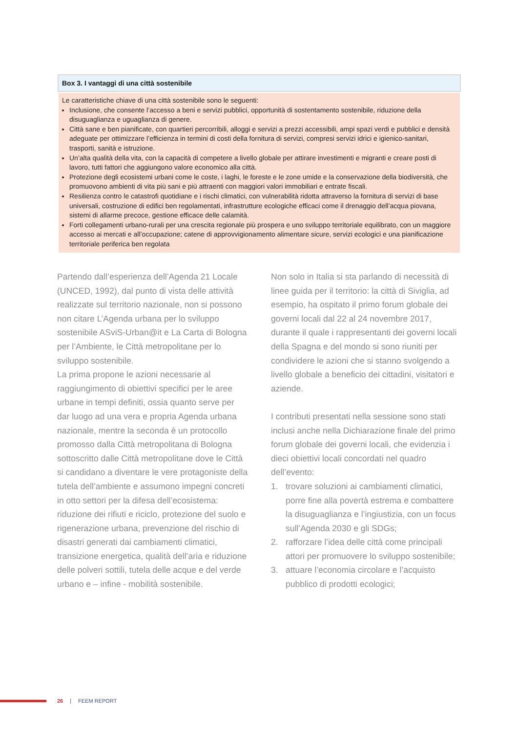Box 3. I vantaggi di una città sostenibile
Le caratteristiche chiave di una città sostenibile sono le seguenti:
Inclusione, che consente l’accesso a beni e servizi pubblici, opportunità di sostentamento sostenibile, riduzione della disuguaglianza e uguaglianza di genere.
Città sane e ben pianificate, con quartieri percorribili, alloggi e servizi a prezzi accessibili, ampi spazi verdi e pubblici e densità adeguate per ottimizzare l’efficienza in termini di costi della fornitura di servizi, compresi servizi idrici e igienico-sanitari, trasporti, sanità e istruzione.
Un’alta qualità della vita, con la capacità di competere a livello globale per attirare investimenti e migranti e creare posti di lavoro, tutti fattori che aggiungono valore economico alla città.
Protezione degli ecosistemi urbani come le coste, i laghi, le foreste e le zone umide e la conservazione della biodiversità, che promuovono ambienti di vita più sani e più attraenti con maggiori valori immobiliari e entrate fiscali.
Resilienza contro le catastrofi quotidiane e i rischi climatici, con vulnerabilità ridotta attraverso la fornitura di servizi di base universali, costruzione di edifici ben regolamentati, infrastrutture ecologiche efficaci come il drenaggio dell’acqua piovana, sistemi di allarme precoce, gestione efficace delle calamità.
Forti collegamenti urbano-rurali per una crescita regionale più prospera e uno sviluppo territoriale equilibrato, con un maggiore accesso ai mercati e all’occupazione; catene di approvvigionamento alimentare sicure, servizi ecologici e una pianificazione territoriale periferica ben regolata
Partendo dall’esperienza dell’Agenda 21 Locale (UNCED, 1992), dal punto di vista delle attività realizzate sul territorio nazionale, non si possono non citare L’Agenda urbana per lo sviluppo sostenibile ASviS-Urban@it e La Carta di Bologna per l’Ambiente, le Città metropolitane per lo sviluppo sostenibile.
La prima propone le azioni necessarie al raggiungimento di obiettivi specifici per le aree urbane in tempi definiti, ossia quanto serve per dar luogo ad una vera e propria Agenda urbana nazionale, mentre la seconda è un protocollo promosso dalla Città metropolitana di Bologna sottoscritto dalle Città metropolitane dove le Città si candidano a diventare le vere protagoniste della tutela dell’ambiente e assumono impegni concreti in otto settori per la difesa dell’ecosistema: riduzione dei rifiuti e riciclo, protezione del suolo e rigenerazione urbana, prevenzione del rischio di disastri generati dai cambiamenti climatici, transizione energetica, qualità dell’aria e riduzione delle polveri sottili, tutela delle acque e del verde urbano e – infine - mobilità sostenibile.
Non solo in Italia si sta parlando di necessità di linee guida per il territorio: la città di Siviglia, ad esempio, ha ospitato il primo forum globale dei governi locali dal 22 al 24 novembre 2017, durante il quale i rappresentanti dei governi locali della Spagna e del mondo si sono riuniti per condividere le azioni che si stanno svolgendo a livello globale a beneficio dei cittadini, visitatori e aziende.
I contributi presentati nella sessione sono stati inclusi anche nella Dichiarazione finale del primo forum globale dei governi locali, che evidenzia i dieci obiettivi locali concordati nel quadro dell’evento:
1. trovare soluzioni ai cambiamenti climatici, porre fine alla povertà estrema e combattere la disuguaglianza e l’ingiustizia, con un focus sull’Agenda 2030 e gli SDGs;
2. rafforzare l’idea delle città come principali attori per promuovere lo sviluppo sostenibile;
3. attuare l’economia circolare e l’acquisto pubblico di prodotti ecologici;
26 | FEEM REPORT